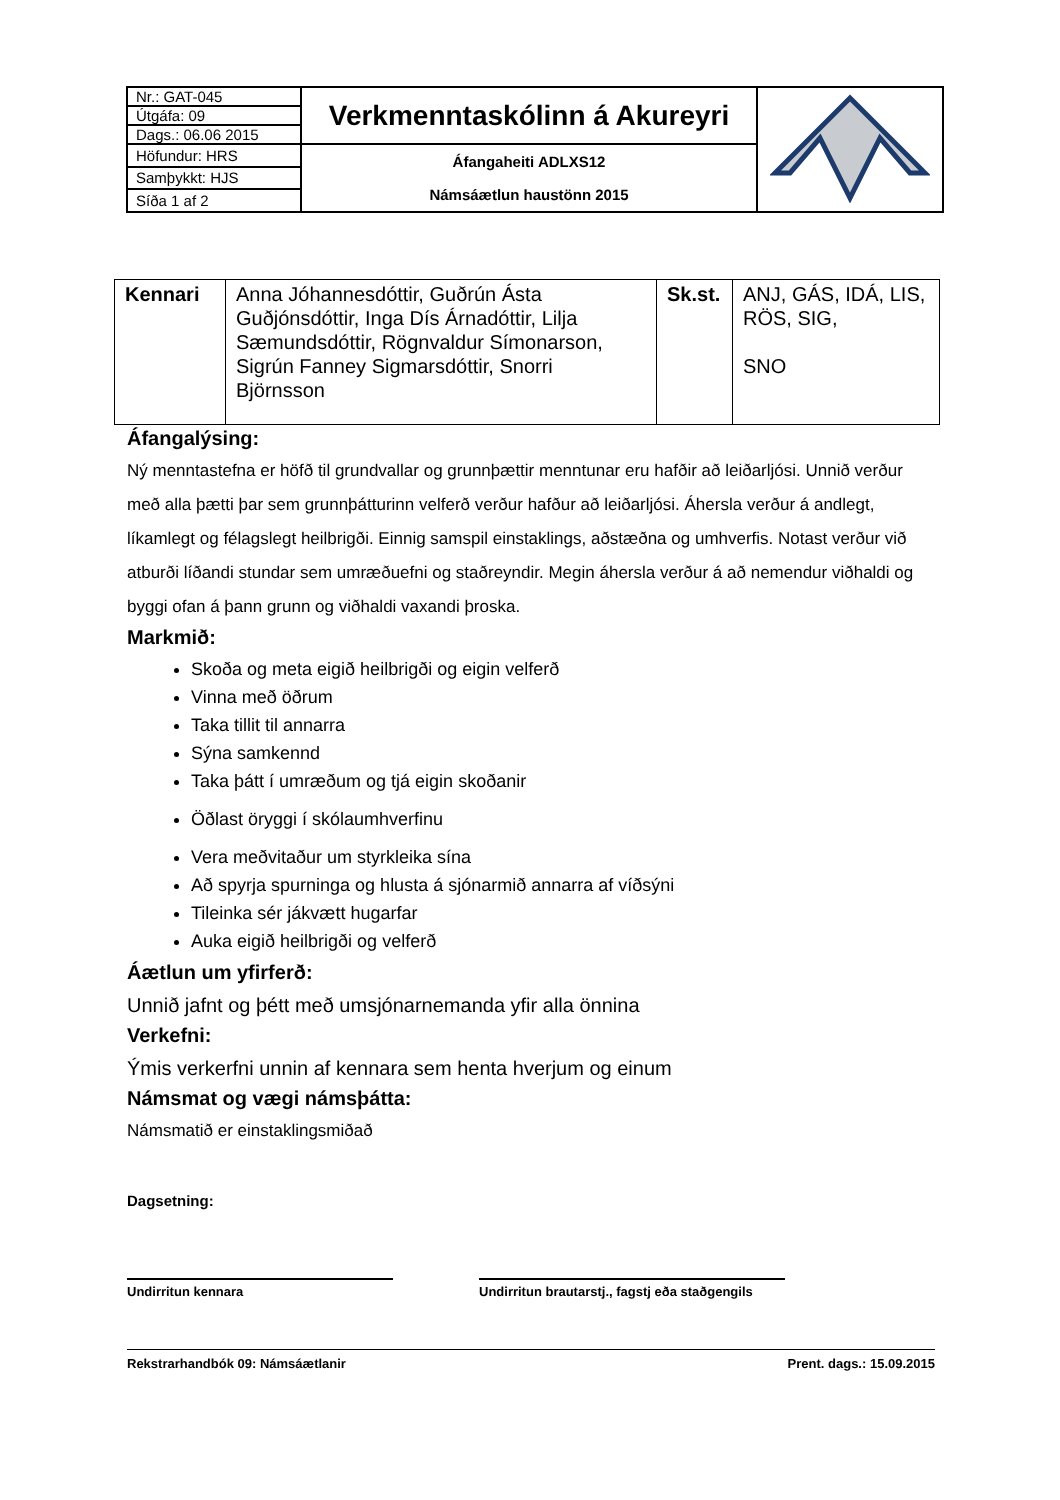| Nr.: GAT-045 | Verkmenntaskólinn á Akureyri | |
| Útgáfa: 09 | | |
| Dags.: 06.06 2015 | | |
| Höfundur: HRS | Áfangaheiti ADLXS12 Námsáætlun haustönn 2015 | |
| Samþykkt: HJS | | |
| Síða 1 af 2 | | |
| Kennari | Anna Jóhannesdóttir, Guðrún Ásta Guðjónsdóttir, Inga Dís Árnadóttir, Lilja Sæmundsdóttir, Rögnvaldur Símonarson, Sigrún Fanney Sigmarsdóttir, Snorri Björnsson | Sk.st. | ANJ, GÁS, IDÁ, LIS, RÖS, SIG, SNO |
Áfangalýsing:
Ný menntastefna er höfð til grundvallar og grunnþættir menntunar eru hafðir að leiðarljósi. Unnið verður með alla þætti þar sem grunnþátturinn velferð verður hafður að leiðarljósi. Áhersla verður á andlegt, líkamlegt og félagslegt heilbrigði. Einnig samspil einstaklings, aðstæðna og umhverfis. Notast verður við atburði líðandi stundar sem umræðuefni og staðreyndir. Megin áhersla verður á að nemendur viðhaldi og byggi ofan á þann grunn og viðhaldi vaxandi þroska.
Markmið:
Skoða og meta eigið heilbrigði og eigin velferð
Vinna með öðrum
Taka tillit til annarra
Sýna samkennd
Taka þátt í umræðum og tjá eigin skoðanir
Öðlast öryggi í skólaumhverfinu
Vera meðvitaður um styrkleika sína
Að spyrja spurninga og hlusta á sjónarmið annarra af víðsýni
Tileinka sér jákvætt hugarfar
Auka eigið heilbrigði og velferð
Áætlun um yfirferð:
Unnið jafnt og þétt með umsjónarnemanda yfir alla önnina
Verkefni:
Ýmis verkerfni unnin af kennara sem henta hverjum og einum
Námsmat og vægi námsþátta:
Námsmatið er einstaklingsmiðað
Dagsetning:
Undirritun kennara Undirritun brautarstj., fagstj eða staðgengils
Rekstrarhandbók 09: Námsáætlanir Prent. dags.: 15.09.2015